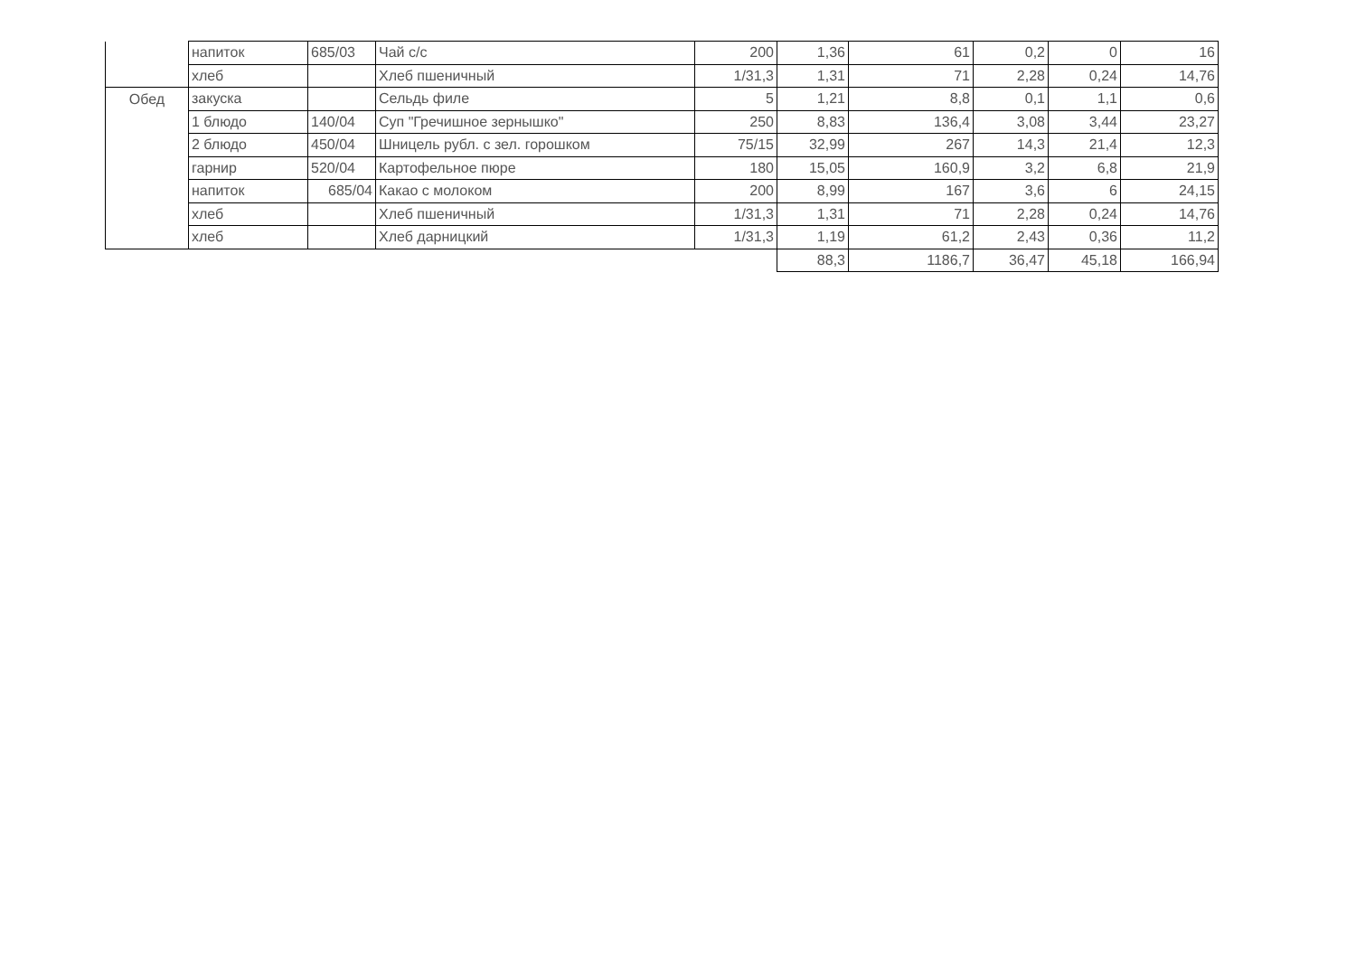| | напиток | 685/03 | Чай с/с | 200 | 1,36 | 61 | 0,2 | 0 | 16 |
| | хлеб | | Хлеб пшеничный | 1/31,3 | 1,31 | 71 | 2,28 | 0,24 | 14,76 |
| Обед | закуска | | Сельдь филе | 5 | 1,21 | 8,8 | 0,1 | 1,1 | 0,6 |
| | 1 блюдо | 140/04 | Суп "Гречишное зернышко" | 250 | 8,83 | 136,4 | 3,08 | 3,44 | 23,27 |
| | 2 блюдо | 450/04 | Шницель рубл. с зел. горошком | 75/15 | 32,99 | 267 | 14,3 | 21,4 | 12,3 |
| | гарнир | 520/04 | Картофельное пюре | 180 | 15,05 | 160,9 | 3,2 | 6,8 | 21,9 |
| | напиток | 685/04 | Какао с молоком | 200 | 8,99 | 167 | 3,6 | 6 | 24,15 |
| | хлеб | | Хлеб пшеничный | 1/31,3 | 1,31 | 71 | 2,28 | 0,24 | 14,76 |
| | хлеб | | Хлеб дарницкий | 1/31,3 | 1,19 | 61,2 | 2,43 | 0,36 | 11,2 |
| | | | | | 88,3 | 1186,7 | 36,47 | 45,18 | 166,94 |